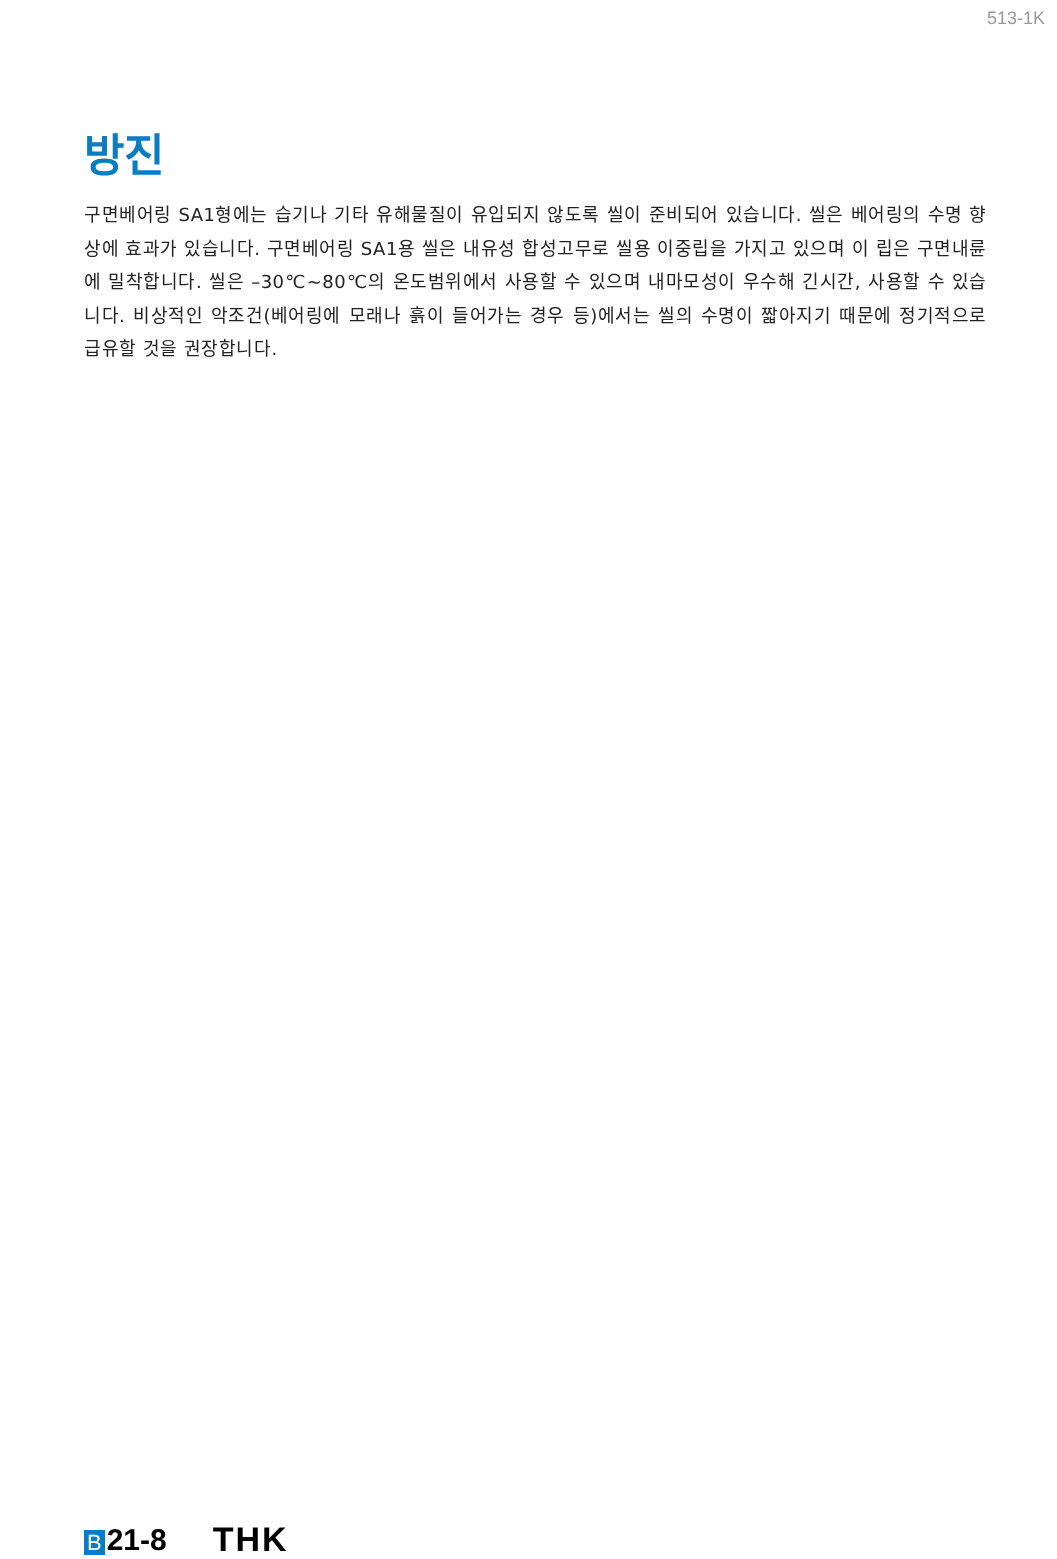513-1K
방진
구면베어링 SA1형에는 습기나 기타 유해물질이 유입되지 않도록 씰이 준비되어 있습니다. 씰은 베어링의 수명 향상에 효과가 있습니다. 구면베어링 SA1용 씰은 내유성 합성고무로 씰용 이중립을 가지고 있으며 이 립은 구면내륜에 밀착합니다. 씰은 –30℃∼80℃의 온도범위에서 사용할 수 있으며 내마모성이 우수해 긴시간, 사용할 수 있습니다. 비상적인 악조건(베어링에 모래나 흙이 들어가는 경우 등)에서는 씰의 수명이 짧아지기 때문에 정기적으로 급유할 것을 권장합니다.
B 21-8 THK